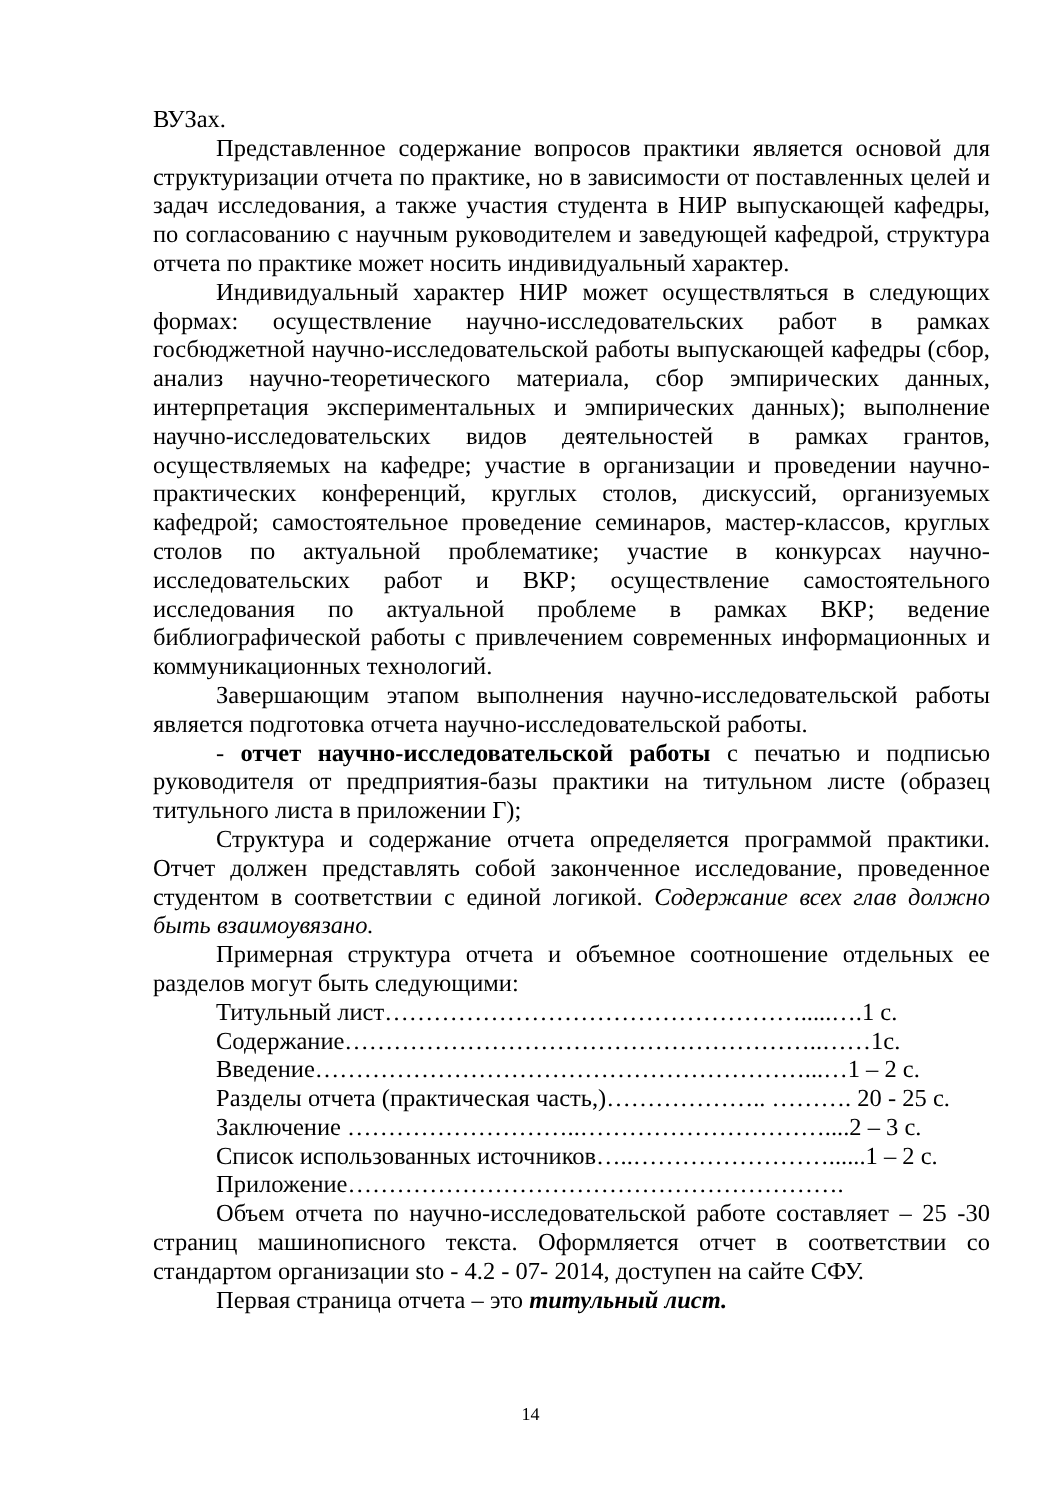ВУЗах.
Представленное содержание вопросов практики является основой для структуризации отчета по практике, но в зависимости от поставленных целей и задач исследования, а также участия студента в НИР выпускающей кафедры, по согласованию с научным руководителем и заведующей кафедрой, структура отчета по практике может носить индивидуальный характер.
Индивидуальный характер НИР может осуществляться в следующих формах: осуществление научно-исследовательских работ в рамках госбюджетной научно-исследовательской работы выпускающей кафедры (сбор, анализ научно-теоретического материала, сбор эмпирических данных, интерпретация экспериментальных и эмпирических данных); выполнение научно-исследовательских видов деятельностей в рамках грантов, осуществляемых на кафедре; участие в организации и проведении научно-практических конференций, круглых столов, дискуссий, организуемых кафедрой; самостоятельное проведение семинаров, мастер-классов, круглых столов по актуальной проблематике; участие в конкурсах научно-исследовательских работ и ВКР; осуществление самостоятельного исследования по актуальной проблеме в рамках ВКР; ведение библиографической работы с привлечением современных информационных и коммуникационных технологий.
Завершающим этапом выполнения научно-исследовательской работы является подготовка отчета научно-исследовательской работы.
- отчет научно-исследовательской работы с печатью и подписью руководителя от предприятия-базы практики на титульном листе (образец титульного листа в приложении Г);
Структура и содержание отчета определяется программой практики. Отчет должен представлять собой законченное исследование, проведенное студентом в соответствии с единой логикой. Содержание всех глав должно быть взаимоувязано.
Примерная структура отчета и объемное соотношение отдельных ее разделов могут быть следующими:
Титульный лист…………………………………………….....….1 с.
Содержание…………………………………………………..……1с.
Введение……………………………………………………...…1 – 2 с.
Разделы отчета (практическая часть,)……………….. ………. 20 - 25 с.
Заключение ………………………..…………………………....2 – 3 с.
Список использованных источников…..……………………......1 – 2 с.
Приложение…………………………………………………….
Объем отчета по научно-исследовательской работе составляет – 25 -30 страниц машинописного текста. Оформляется отчет в соответствии со стандартом организации sto - 4.2 - 07- 2014, доступен на сайте СФУ.
Первая страница отчета – это титульный лист.
14